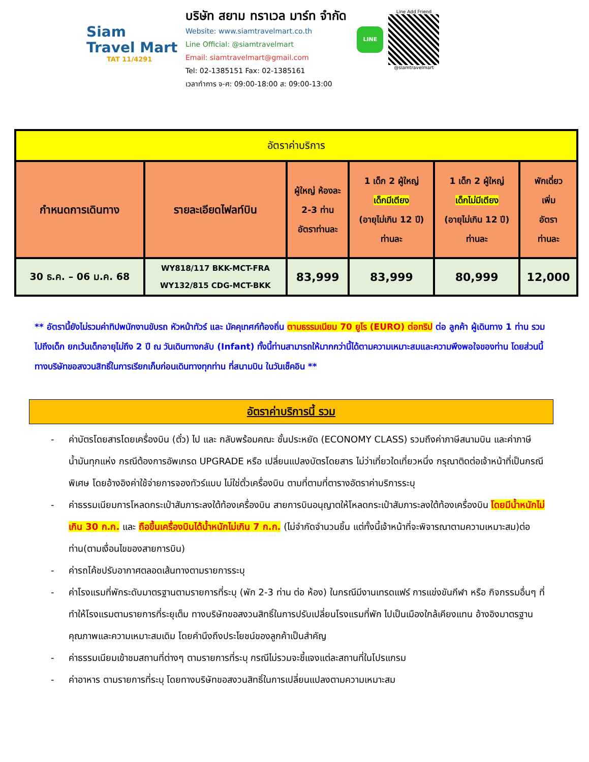Siam
Travel Mart
TAT 11/4291
บริษัท สยาม ทราเวล มาร์ท จำกัด
Website: www.siamtravelmart.co.th
Line Official: @siamtravelmart
Email: siamtravelmart@gmail.com
Tel: 02-1385151 Fax: 02-1385161
เวลาทำการ จ-ศ: 09:00-18:00 ส: 09:00-13:00
LINE
Line Add Friend
@siamtravelmart
| อัตราค่าบริการ | | | | | |
| กำหนดการเดินทาง | รายละเอียดไฟลท์บิน | ผู้ใหญ่ ห้องละ 2-3 ท่าน อัตราท่านละ | 1 เด็ก 2 ผู้ใหญ่ เด็กมีเตียง (อายุไม่เกิน 12 ปี) ท่านละ | 1 เด็ก 2 ผู้ใหญ่ เด็กไม่มีเตียง (อายุไม่เกิน 12 ปี) ท่านละ | พักเดี่ยว เพิ่ม อัตรา ท่านละ |
| 30 ธ.ค. – 06 ม.ค. 68 | WY818/117 BKK-MCT-FRA WY132/815 CDG-MCT-BKK | 83,999 | 83,999 | 80,999 | 12,000 |
** อัตรานี้ยังไม่รวมค่าทิปพนักงานขับรถ หัวหน้าทัวร์ และ มัคคุเทศก์ท้องถิ่น ตามธรรมเนียม 70 ยูโร (EURO) ต่อทริป ต่อ ลูกค้า ผู้เดินทาง 1 ท่าน รวมไปถึงเด็ก ยกเว้นเด็กอายุไม่ถึง 2 ปี ณ วันเดินทางกลับ (Infant) ทั้งนี้ท่านสามารถให้มากกว่านี้ได้ตามความเหมาะสมและความพึงพอใจของท่าน โดยส่วนนี้ ทางบริษัทขอสงวนสิทธิ์ในการเรียกเก็บก่อนเดินทางทุกท่าน ที่สนามบิน ในวันเช็คอิน **
อัตราค่าบริการนี้ รวม
- ค่าบัตรโดยสารโดยเครื่องบิน (ตั๋ว) ไป และ กลับพร้อมคณะ ชั้นประหยัด (ECONOMY CLASS) รวมถึงค่าภาษีสนามบิน และค่าภาษีน้ำมันทุกแห่ง กรณีต้องการอัพเกรด UPGRADE หรือ เปลี่ยนแปลงบัตรโดยสาร ไม่ว่าเที่ยวใดเที่ยวหนึ่ง กรุณาติดต่อเจ้าหน้าที่เป็นกรณีพิเศษ โดยอ้างอิงค่าใช้จ่ายการจองทัวร์แบบ ไม่ใช่ตั๋วเครื่องบิน ตามที่ตามที่ตารางอัตราค่าบริการระบุ
- ค่าธรรมเนียมการโหลดกระเป๋าสัมภาระลงใต้ท้องเครื่องบิน สายการบินอนุญาตให้โหลดกระเป๋าสัมภาระลงใต้ท้องเครื่องบิน โดยมีน้ำหนักไม่เกิน 30 ก.ก. และ ถือขึ้นเครื่องบินได้น้ำหนักไม่เกิน 7 ก.ก. (ไม่จำกัดจำนวนชิ้น แต่ทั้งนี้เจ้าหน้าที่จะพิจารณาตามความเหมาะสม)ต่อท่าน(ตามเงื่อนไขของสายการบิน)
- ค่ารถโค้ชปรับอากาศตลอดเส้นทางตามรายการระบุ
- ค่าโรงแรมที่พักระดับมาตรฐานตามรายการที่ระบุ (พัก 2-3 ท่าน ต่อ ห้อง) ในกรณีมีงานเทรดแฟร์ การแข่งขันกีฬา หรือ กิจกรรมอื่นๆ ที่ทำให้โรงแรมตามรายการที่ระยุเต็ม ทางบริษัทขอสงวนสิทธิ์ในการปรับเปลี่ยนโรงแรมที่พัก ไปเป็นเมืองใกล้เคียงแทน อ้างอิงมาตรฐานคุณภาพและความเหมาะสมเดิม โดยคำนึงถึงประโยชน์ของลูกค้าเป็นสำคัญ
- ค่าธรรมเนียมเข้าชมสถานที่ต่างๆ ตามรายการที่ระบุ กรณีไม่รวมจะชี้แจงแต่ละสถานที่ในโปรแกรม
- ค่าอาหาร ตามรายการที่ระบุ โดยทางบริษัทขอสงวนสิทธิ์ในการเปลี่ยนแปลงตามความเหมาะสม